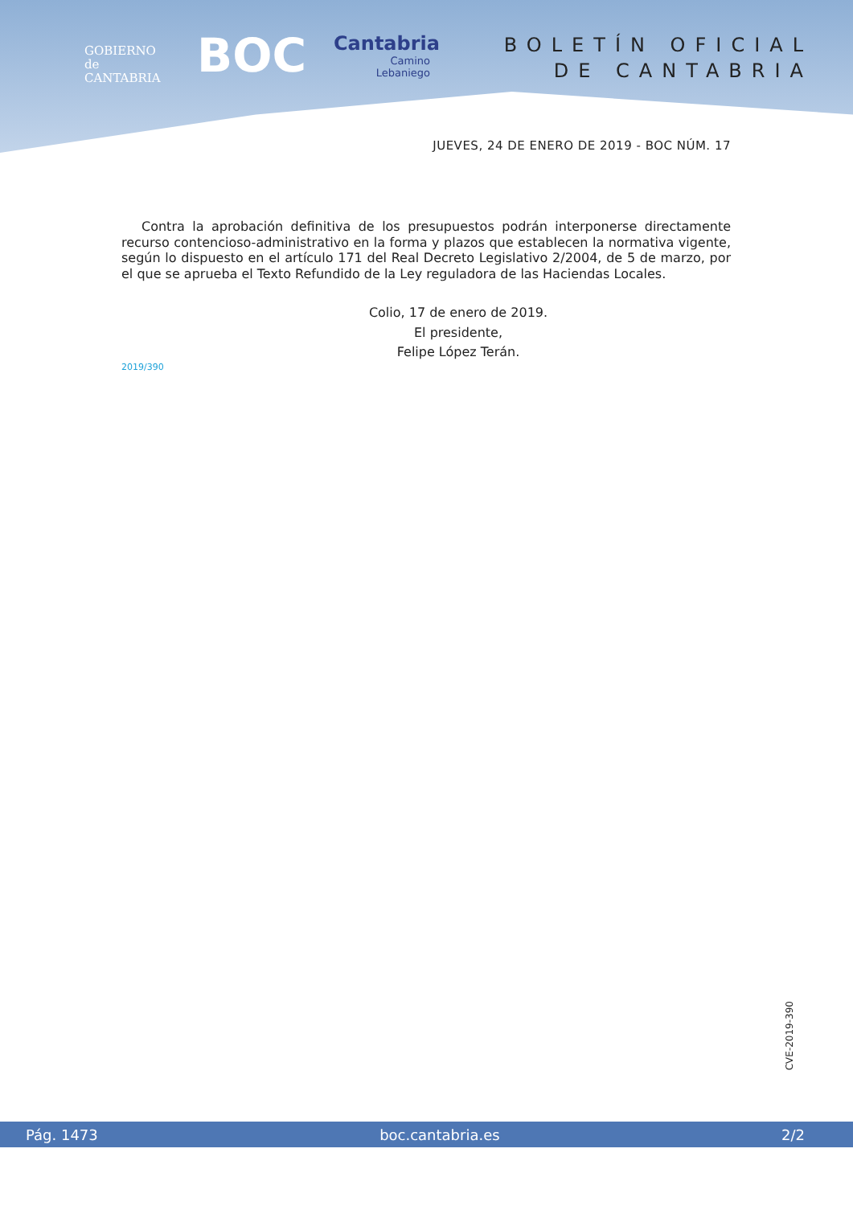GOBIERNO
de
CANTABRIA
BOC
Cantabria
Camino
Lebaniego
BOLETÍN OFICIAL
DE CANTABRIA
JUEVES, 24 DE ENERO DE 2019 - BOC NÚM. 17
Contra la aprobación definitiva de los presupuestos podrán interponerse directamente recurso contencioso-administrativo en la forma y plazos que establecen la normativa vigente, según lo dispuesto en el artículo 171 del Real Decreto Legislativo 2/2004, de 5 de marzo, por el que se aprueba el Texto Refundido de la Ley reguladora de las Haciendas Locales.
Colio, 17 de enero de 2019.
El presidente,
Felipe López Terán.
2019/390
CVE-2019-390
Pág. 1473 boc.cantabria.es 2/2